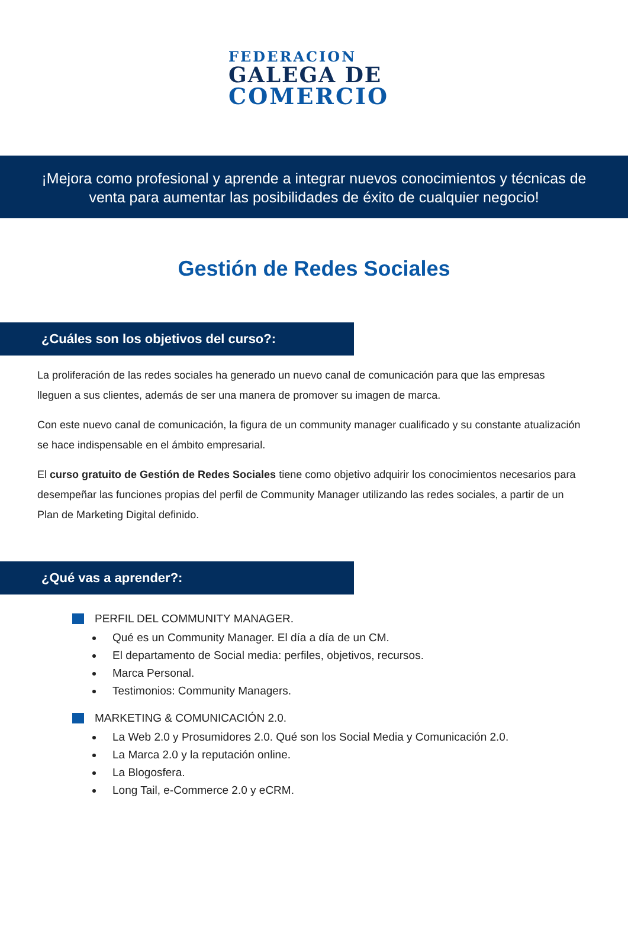FEDERACION
GALEGA DE
COMERCIO
¡Mejora como profesional y aprende a integrar nuevos conocimientos y técnicas de venta para aumentar las posibilidades de éxito de cualquier negocio!
Gestión de Redes Sociales
¿Cuáles son los objetivos del curso?:
La proliferación de las redes sociales ha generado un nuevo canal de comunicación para que las empresas lleguen a sus clientes, además de ser una manera de promover su imagen de marca.
Con este nuevo canal de comunicación, la figura de un community manager cualificado y su constante atualización se hace indispensable en el ámbito empresarial.
El curso gratuito de Gestión de Redes Sociales tiene como objetivo adquirir los conocimientos necesarios para desempeñar las funciones propias del perfil de Community Manager utilizando las redes sociales, a partir de un Plan de Marketing Digital definido.
¿Qué vas a aprender?:
PERFIL DEL COMMUNITY MANAGER.
Qué es un Community Manager. El día a día de un CM.
El departamento de Social media: perfiles, objetivos, recursos.
Marca Personal.
Testimonios: Community Managers.
MARKETING & COMUNICACIÓN 2.0.
La Web 2.0 y Prosumidores 2.0. Qué son los Social Media y Comunicación 2.0.
La Marca 2.0 y la reputación online.
La Blogosfera.
Long Tail, e-Commerce 2.0 y eCRM.